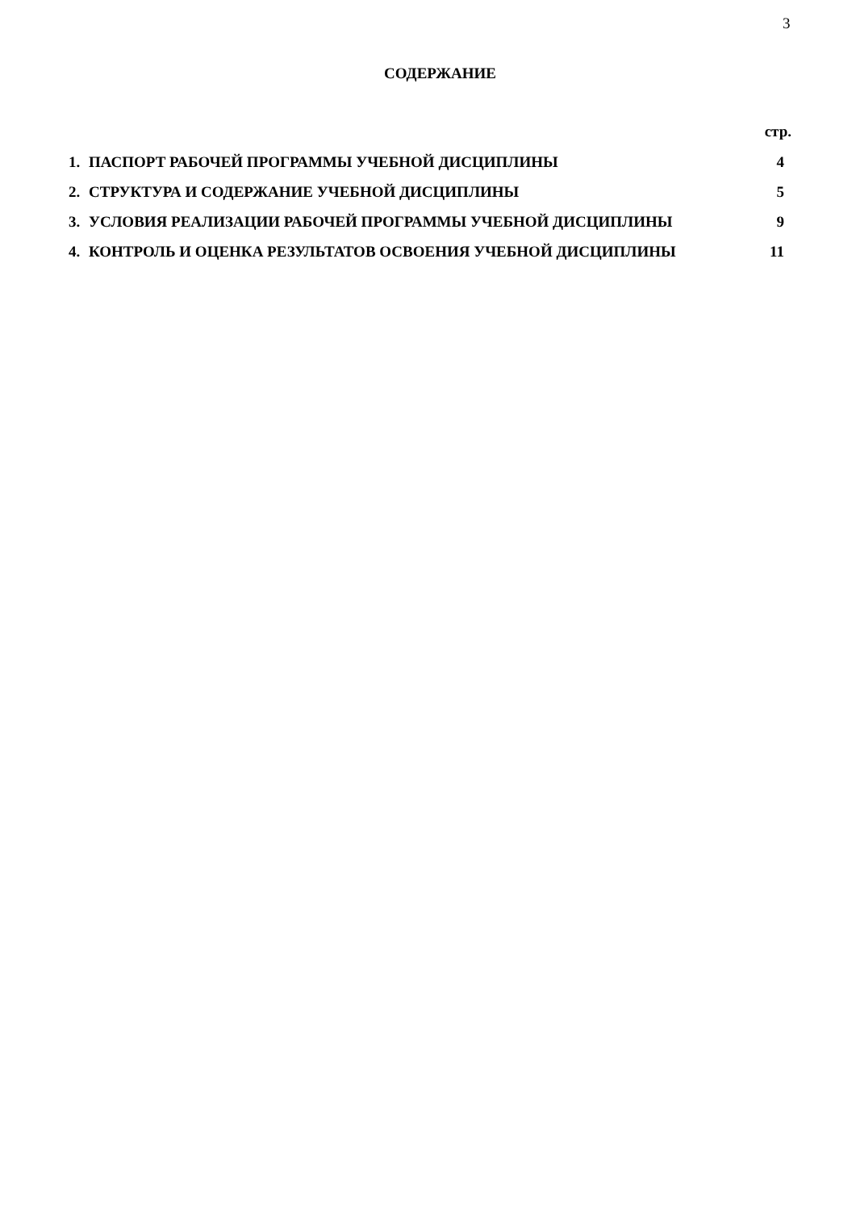3
СОДЕРЖАНИЕ
стр.
| 1. | ПАСПОРТ РАБОЧЕЙ ПРОГРАММЫ УЧЕБНОЙ ДИСЦИПЛИНЫ | 4 |
| 2. | СТРУКТУРА И СОДЕРЖАНИЕ УЧЕБНОЙ ДИСЦИПЛИНЫ | 5 |
| 3. | УСЛОВИЯ РЕАЛИЗАЦИИ РАБОЧЕЙ ПРОГРАММЫ УЧЕБНОЙ ДИСЦИПЛИНЫ | 9 |
| 4. | КОНТРОЛЬ И ОЦЕНКА РЕЗУЛЬТАТОВ ОСВОЕНИЯ УЧЕБНОЙ ДИСЦИПЛИНЫ | 11 |